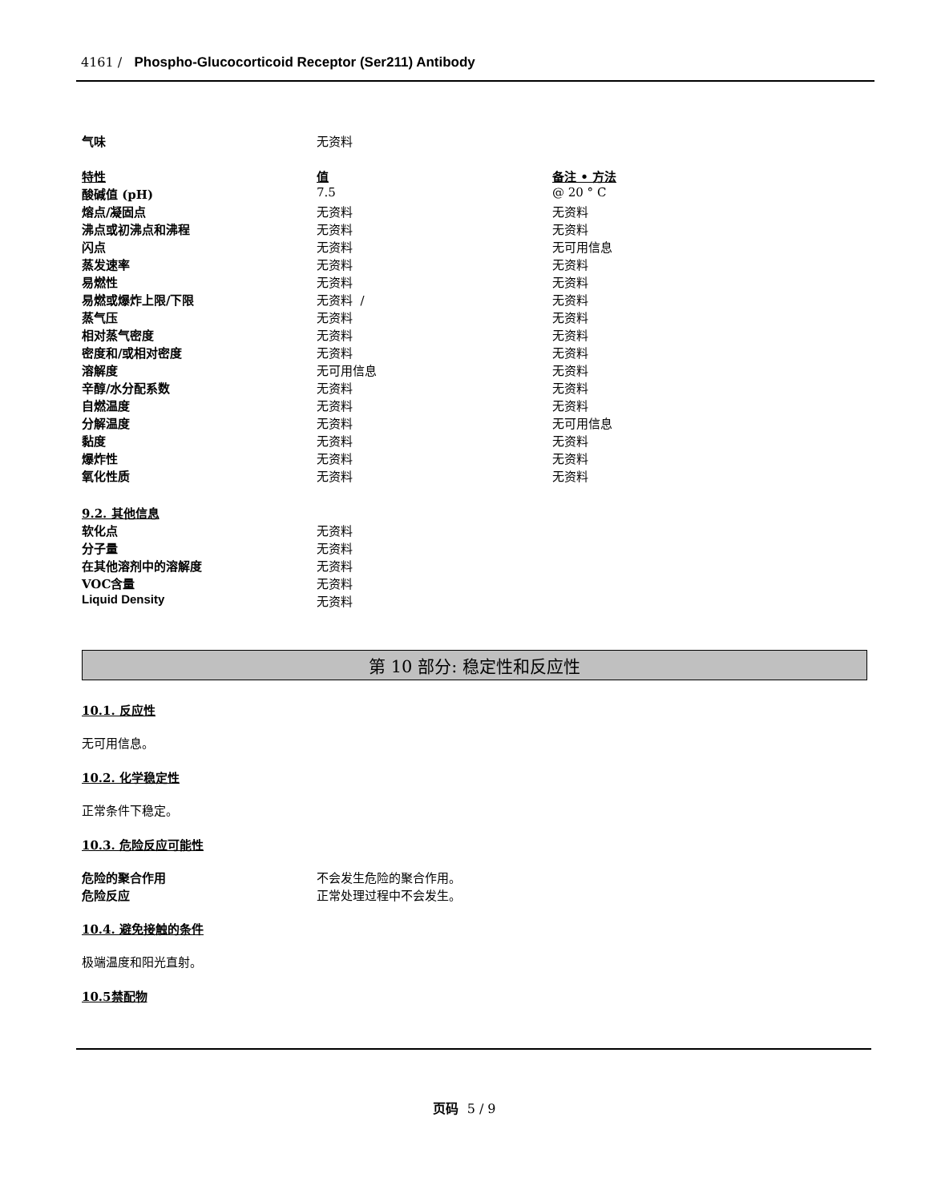4161 / Phospho-Glucocorticoid Receptor (Ser211) Antibody
| 气味 | 无资料 | |
| 特性 | 值 | 备注 • 方法 |
| 酸碱值 (pH) | 7.5 | @ 20 ° C |
| 熔点/凝固点 | 无资料 | 无资料 |
| 沸点或初沸点和沸程 | 无资料 | 无资料 |
| 闪点 | 无资料 | 无可用信息 |
| 蒸发速率 | 无资料 | 无资料 |
| 易燃性 | 无资料 | 无资料 |
| 易燃或爆炸上限/下限 | 无资料 / | 无资料 |
| 蒸气压 | 无资料 | 无资料 |
| 相对蒸气密度 | 无资料 | 无资料 |
| 密度和/或相对密度 | 无资料 | 无资料 |
| 溶解度 | 无可用信息 | 无资料 |
| 辛醇/水分配系数 | 无资料 | 无资料 |
| 自燃温度 | 无资料 | 无资料 |
| 分解温度 | 无资料 | 无可用信息 |
| 黏度 | 无资料 | 无资料 |
| 爆炸性 | 无资料 | 无资料 |
| 氧化性质 | 无资料 | 无资料 |
| 9.2. 其他信息 | | |
| 软化点 | 无资料 | |
| 分子量 | 无资料 | |
| 在其他溶剂中的溶解度 | 无资料 | |
| VOC含量 | 无资料 | |
| Liquid Density | 无资料 | |
第 10 部分: 稳定性和反应性
10.1. 反应性
无可用信息。
10.2. 化学稳定性
正常条件下稳定。
10.3. 危险反应可能性
| 危险的聚合作用 | 不会发生危险的聚合作用。 |
| 危险反应 | 正常处理过程中不会发生。 |
10.4. 避免接触的条件
极端温度和阳光直射。
10.5禁配物
页码 5 / 9